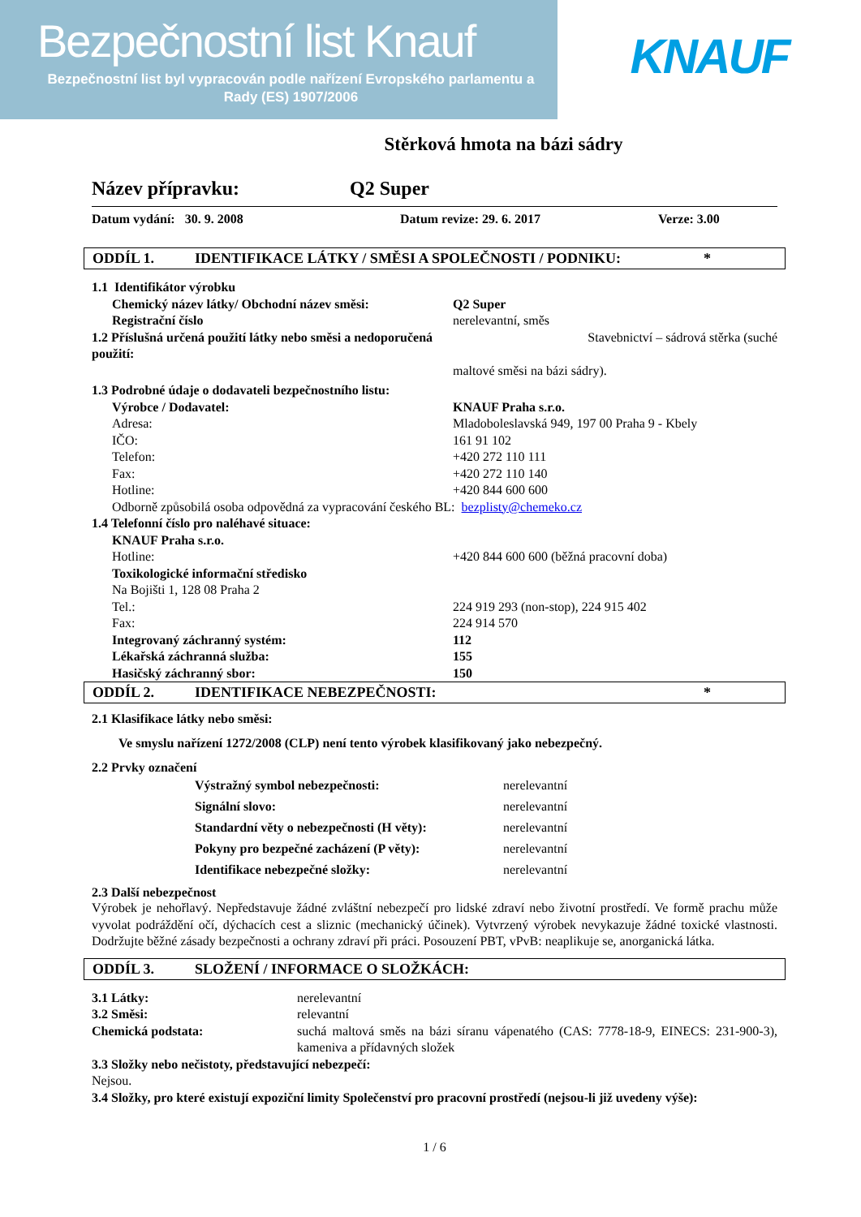Bezpečnostní list Knauf
Bezpečnostní list byl vypracován podle nařízení Evropského parlamentu a Rady (ES) 1907/2006
KNAUF
Stěrková hmota na bázi sádry
Název přípravku: Q2 Super
Datum vydání: 30. 9. 2008 Datum revize: 29. 6. 2017 Verze: 3.00
ODDÍL 1. IDENTIFIKACE LÁTKY / SMĚSI A SPOLEČNOSTI / PODNIKU: *
1.1 Identifikátor výrobku
Chemický název látky/ Obchodní název směsi: Q2 Super
Registrační číslo nerelevantní, směs
1.2 Příslušná určená použití látky nebo směsi a nedoporučená použití:
Stavebnictví – sádrová stěrka (suché
maltové směsi na bázi sádry).
1.3 Podrobné údaje o dodavateli bezpečnostního listu:
Výrobce / Dodavatel: KNAUF Praha s.r.o.
Adresa: Mladoboleslavská 949, 197 00 Praha 9 - Kbely
IČO: 161 91 102
Telefon: +420 272 110 111
Fax: +420 272 110 140
Hotline: +420 844 600 600
Odborně způsobilá osoba odpovědná za vypracování českého BL: bezplisty@chemeko.cz
1.4 Telefonní číslo pro naléhavé situace:
KNAUF Praha s.r.o.
Hotline: +420 844 600 600 (běžná pracovní doba)
Toxikologické informační středisko
Na Bojišti 1, 128 08 Praha 2
Tel.: 224 919 293 (non-stop), 224 915 402
Fax: 224 914 570
Integrovaný záchranný systém: 112
Lékařská záchranná služba: 155
Hasičský záchranný sbor: 150
ODDÍL 2. IDENTIFIKACE NEBEZPEČNOSTI: *
2.1 Klasifikace látky nebo směsi:
Ve smyslu nařízení 1272/2008 (CLP) není tento výrobek klasifikovaný jako nebezpečný.
2.2 Prvky označení
Výstražný symbol nebezpečnosti: nerelevantní
Signální slovo: nerelevantní
Standardní věty o nebezpečnosti (H věty):
nerelevantní
Pokyny pro bezpečné zacházení (P věty): nerelevantní
Identifikace nebezpečné složky: nerelevantní
2.3 Další nebezpečnost
Výrobek je nehořlavý. Nepředstavuje žádné zvláštní nebezpečí pro lidské zdraví nebo životní prostředí. Ve formě prachu může vyvolat podráždění očí, dýchacích cest a sliznic (mechanický účinek). Vytvrzený výrobek nevykazuje žádné toxické vlastnosti. Dodržujte běžné zásady bezpečnosti a ochrany zdraví při práci. Posouzení PBT, vPvB: neaplikuje se, anorganická látka.
ODDÍL 3. SLOŽENÍ / INFORMACE O SLOŽKÁCH:
3.1 Látky: nerelevantní
3.2 Směsi: relevantní
Chemická podstata: suchá maltová směs na bázi síranu vápenatého (CAS: 7778-18-9, EINECS: 231-900-3), kameniva a přídavných složek
3.3 Složky nebo nečistoty, představující nebezpečí:
Nejsou.
3.4 Složky, pro které existují expoziční limity Společenství pro pracovní prostředí (nejsou-li již uvedeny výše):
1 / 6